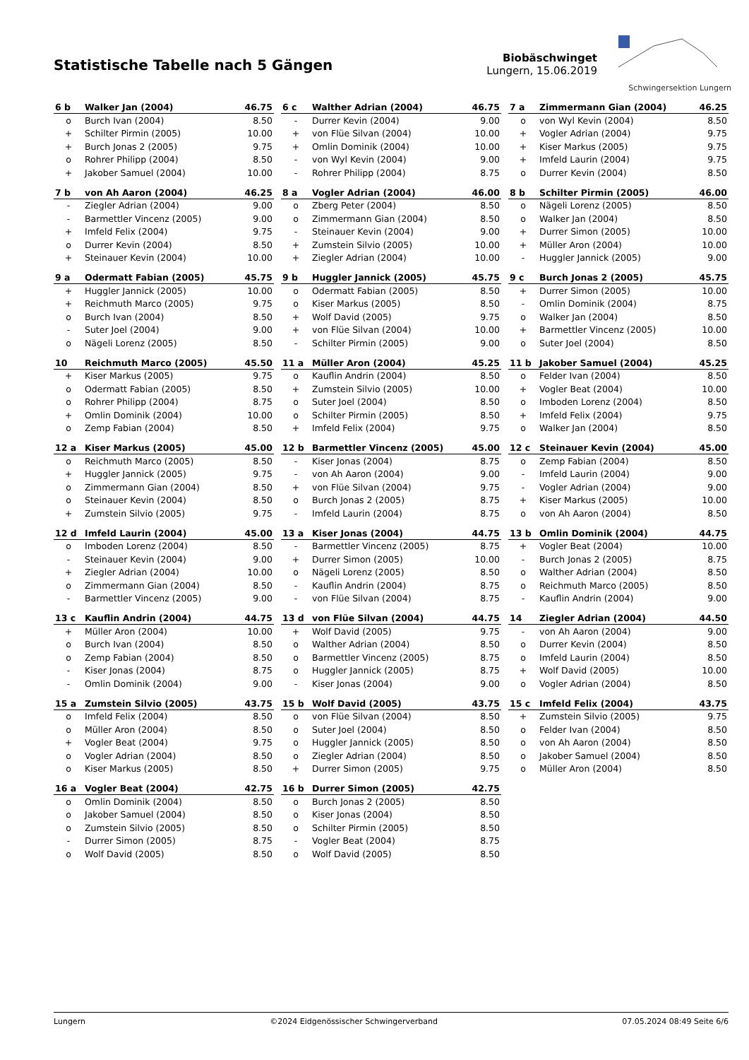Statistische Tabelle nach 5 Gängen
Biobäschwinget
Lungern, 15.06.2019
Schwingersektion Lungern
| 6 b | Walker Jan (2004) | 46.75 |
| --- | --- | --- |
| o | Burch Ivan (2004) | 8.50 |
| + | Schilter Pirmin (2005) | 10.00 |
| + | Burch Jonas 2 (2005) | 9.75 |
| o | Rohrer Philipp (2004) | 8.50 |
| + | Jakober Samuel (2004) | 10.00 |
| 6 c | Walther Adrian (2004) | 46.75 |
| --- | --- | --- |
| - | Durrer Kevin (2004) | 9.00 |
| + | von Flüe Silvan (2004) | 10.00 |
| + | Omlin Dominik (2004) | 10.00 |
| - | von Wyl Kevin (2004) | 9.00 |
| - | Rohrer Philipp (2004) | 8.75 |
| 7 a | Zimmermann Gian (2004) | 46.25 |
| --- | --- | --- |
| o | von Wyl Kevin (2004) | 8.50 |
| + | Vogler Adrian (2004) | 9.75 |
| + | Kiser Markus (2005) | 9.75 |
| + | Imfeld Laurin (2004) | 9.75 |
| o | Durrer Kevin (2004) | 8.50 |
| 7 b | von Ah Aaron (2004) | 46.25 |
| --- | --- | --- |
| - | Ziegler Adrian (2004) | 9.00 |
| - | Barmettler Vincenz (2005) | 9.00 |
| + | Imfeld Felix (2004) | 9.75 |
| o | Durrer Kevin (2004) | 8.50 |
| + | Steinauer Kevin (2004) | 10.00 |
| 8 a | Vogler Adrian (2004) | 46.00 |
| --- | --- | --- |
| o | Zberg Peter (2004) | 8.50 |
| o | Zimmermann Gian (2004) | 8.50 |
| - | Steinauer Kevin (2004) | 9.00 |
| + | Zumstein Silvio (2005) | 10.00 |
| + | Ziegler Adrian (2004) | 10.00 |
| 8 b | Schilter Pirmin (2005) | 46.00 |
| --- | --- | --- |
| o | Nägeli Lorenz (2005) | 8.50 |
| o | Walker Jan (2004) | 8.50 |
| + | Durrer Simon (2005) | 10.00 |
| + | Müller Aron (2004) | 10.00 |
| - | Huggler Jannick (2005) | 9.00 |
| 9 a | Odermatt Fabian (2005) | 45.75 |
| --- | --- | --- |
| + | Huggler Jannick (2005) | 10.00 |
| + | Reichmuth Marco (2005) | 9.75 |
| o | Burch Ivan (2004) | 8.50 |
| - | Suter Joel (2004) | 9.00 |
| o | Nägeli Lorenz (2005) | 8.50 |
| 9 b | Huggler Jannick (2005) | 45.75 |
| --- | --- | --- |
| o | Odermatt Fabian (2005) | 8.50 |
| o | Kiser Markus (2005) | 8.50 |
| + | Wolf David (2005) | 9.75 |
| + | von Flüe Silvan (2004) | 10.00 |
| - | Schilter Pirmin (2005) | 9.00 |
| 9 c | Burch Jonas 2 (2005) | 45.75 |
| --- | --- | --- |
| + | Durrer Simon (2005) | 10.00 |
| - | Omlin Dominik (2004) | 8.75 |
| o | Walker Jan (2004) | 8.50 |
| + | Barmettler Vincenz (2005) | 10.00 |
| o | Suter Joel (2004) | 8.50 |
| 10 | Reichmuth Marco (2005) | 45.50 |
| --- | --- | --- |
| + | Kiser Markus (2005) | 9.75 |
| o | Odermatt Fabian (2005) | 8.50 |
| o | Rohrer Philipp (2004) | 8.75 |
| + | Omlin Dominik (2004) | 10.00 |
| o | Zemp Fabian (2004) | 8.50 |
| 11 a | Müller Aron (2004) | 45.25 |
| --- | --- | --- |
| o | Kauflin Andrin (2004) | 8.50 |
| + | Zumstein Silvio (2005) | 10.00 |
| o | Suter Joel (2004) | 8.50 |
| o | Schilter Pirmin (2005) | 8.50 |
| + | Imfeld Felix (2004) | 9.75 |
| 11 b | Jakober Samuel (2004) | 45.25 |
| --- | --- | --- |
| o | Felder Ivan (2004) | 8.50 |
| + | Vogler Beat (2004) | 10.00 |
| o | Imboden Lorenz (2004) | 8.50 |
| + | Imfeld Felix (2004) | 9.75 |
| o | Walker Jan (2004) | 8.50 |
| 12 a | Kiser Markus (2005) | 45.00 |
| --- | --- | --- |
| o | Reichmuth Marco (2005) | 8.50 |
| + | Huggler Jannick (2005) | 9.75 |
| o | Zimmermann Gian (2004) | 8.50 |
| o | Steinauer Kevin (2004) | 8.50 |
| + | Zumstein Silvio (2005) | 9.75 |
| 12 b | Barmettler Vincenz (2005) | 45.00 |
| --- | --- | --- |
| - | Kiser Jonas (2004) | 8.75 |
| - | von Ah Aaron (2004) | 9.00 |
| + | von Flüe Silvan (2004) | 9.75 |
| o | Burch Jonas 2 (2005) | 8.75 |
| - | Imfeld Laurin (2004) | 8.75 |
| 12 c | Steinauer Kevin (2004) | 45.00 |
| --- | --- | --- |
| o | Zemp Fabian (2004) | 8.50 |
| - | Imfeld Laurin (2004) | 9.00 |
| - | Vogler Adrian (2004) | 9.00 |
| + | Kiser Markus (2005) | 10.00 |
| o | von Ah Aaron (2004) | 8.50 |
| 12 d | Imfeld Laurin (2004) | 45.00 |
| --- | --- | --- |
| o | Imboden Lorenz (2004) | 8.50 |
| - | Steinauer Kevin (2004) | 9.00 |
| + | Ziegler Adrian (2004) | 10.00 |
| o | Zimmermann Gian (2004) | 8.50 |
| - | Barmettler Vincenz (2005) | 9.00 |
| 13 a | Kiser Jonas (2004) | 44.75 |
| --- | --- | --- |
| - | Barmettler Vincenz (2005) | 8.75 |
| + | Durrer Simon (2005) | 10.00 |
| o | Nägeli Lorenz (2005) | 8.50 |
| - | Kauflin Andrin (2004) | 8.75 |
| - | von Flüe Silvan (2004) | 8.75 |
| 13 b | Omlin Dominik (2004) | 44.75 |
| --- | --- | --- |
| + | Vogler Beat (2004) | 10.00 |
| - | Burch Jonas 2 (2005) | 8.75 |
| o | Walther Adrian (2004) | 8.50 |
| o | Reichmuth Marco (2005) | 8.50 |
| - | Kauflin Andrin (2004) | 9.00 |
| 13 c | Kauflin Andrin (2004) | 44.75 |
| --- | --- | --- |
| + | Müller Aron (2004) | 10.00 |
| o | Burch Ivan (2004) | 8.50 |
| o | Zemp Fabian (2004) | 8.50 |
| - | Kiser Jonas (2004) | 8.75 |
| - | Omlin Dominik (2004) | 9.00 |
| 13 d | von Flüe Silvan (2004) | 44.75 |
| --- | --- | --- |
| + | Wolf David (2005) | 9.75 |
| o | Walther Adrian (2004) | 8.50 |
| o | Barmettler Vincenz (2005) | 8.75 |
| o | Huggler Jannick (2005) | 8.75 |
| - | Kiser Jonas (2004) | 9.00 |
| 14 | Ziegler Adrian (2004) | 44.50 |
| --- | --- | --- |
| - | von Ah Aaron (2004) | 9.00 |
| o | Durrer Kevin (2004) | 8.50 |
| o | Imfeld Laurin (2004) | 8.50 |
| + | Wolf David (2005) | 10.00 |
| o | Vogler Adrian (2004) | 8.50 |
| 15 a | Zumstein Silvio (2005) | 43.75 |
| --- | --- | --- |
| o | Imfeld Felix (2004) | 8.50 |
| o | Müller Aron (2004) | 8.50 |
| + | Vogler Beat (2004) | 9.75 |
| o | Vogler Adrian (2004) | 8.50 |
| o | Kiser Markus (2005) | 8.50 |
| 15 b | Wolf David (2005) | 43.75 |
| --- | --- | --- |
| o | von Flüe Silvan (2004) | 8.50 |
| o | Suter Joel (2004) | 8.50 |
| o | Huggler Jannick (2005) | 8.50 |
| o | Ziegler Adrian (2004) | 8.50 |
| + | Durrer Simon (2005) | 9.75 |
| 15 c | Imfeld Felix (2004) | 43.75 |
| --- | --- | --- |
| + | Zumstein Silvio (2005) | 9.75 |
| o | Felder Ivan (2004) | 8.50 |
| o | von Ah Aaron (2004) | 8.50 |
| o | Jakober Samuel (2004) | 8.50 |
| o | Müller Aron (2004) | 8.50 |
| 16 a | Vogler Beat (2004) | 42.75 |
| --- | --- | --- |
| o | Omlin Dominik (2004) | 8.50 |
| o | Jakober Samuel (2004) | 8.50 |
| o | Zumstein Silvio (2005) | 8.50 |
| - | Durrer Simon (2005) | 8.75 |
| o | Wolf David (2005) | 8.50 |
| 16 b | Durrer Simon (2005) | 42.75 |
| --- | --- | --- |
| o | Burch Jonas 2 (2005) | 8.50 |
| o | Kiser Jonas (2004) | 8.50 |
| o | Schilter Pirmin (2005) | 8.50 |
| - | Vogler Beat (2004) | 8.75 |
| o | Wolf David (2005) | 8.50 |
Lungern ©2024 Eidgenössischer Schwingerverband 07.05.2024 08:49 Seite 6/6